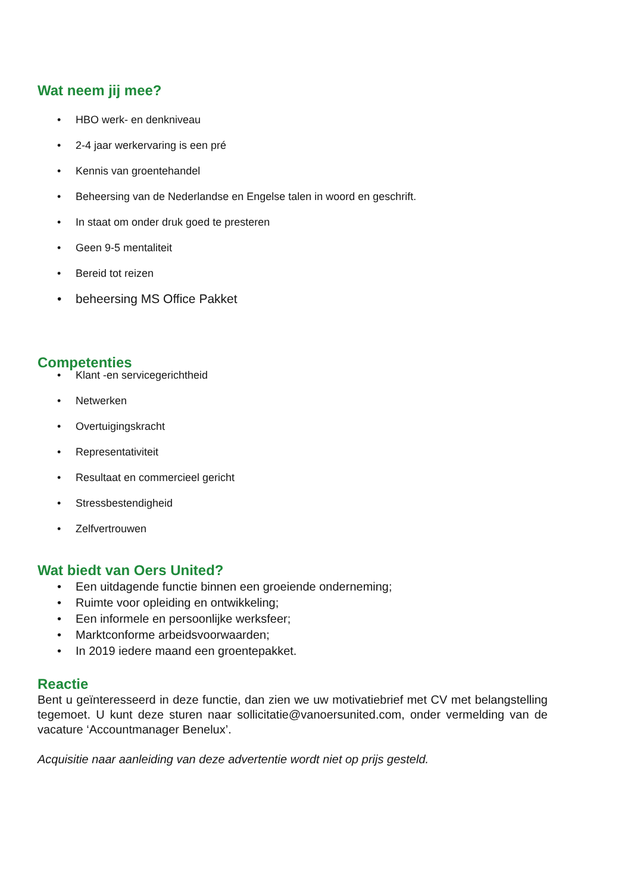Wat neem jij mee?
• HBO werk- en denkniveau
• 2-4 jaar werkervaring is een pré
• Kennis van groentehandel
• Beheersing van de Nederlandse en Engelse talen in woord en geschrift.
• In staat om onder druk goed te presteren
• Geen 9-5 mentaliteit
• Bereid tot reizen
• beheersing MS Office Pakket
Competenties
• Klant -en servicegerichtheid
• Netwerken
• Overtuigingskracht
• Representativiteit
• Resultaat en commercieel gericht
• Stressbestendigheid
• Zelfvertrouwen
Wat biedt van Oers United?
• Een uitdagende functie binnen een groeiende onderneming;
• Ruimte voor opleiding en ontwikkeling;
• Een informele en persoonlijke werksfeer;
• Marktconforme arbeidsvoorwaarden;
• In 2019 iedere maand een groentepakket.
Reactie
Bent u geïnteresseerd in deze functie, dan zien we uw motivatiebrief met CV met belangstelling tegemoet. U kunt deze sturen naar sollicitatie@vanoersunited.com, onder vermelding van de vacature ‘Accountmanager Benelux’.
Acquisitie naar aanleiding van deze advertentie wordt niet op prijs gesteld.